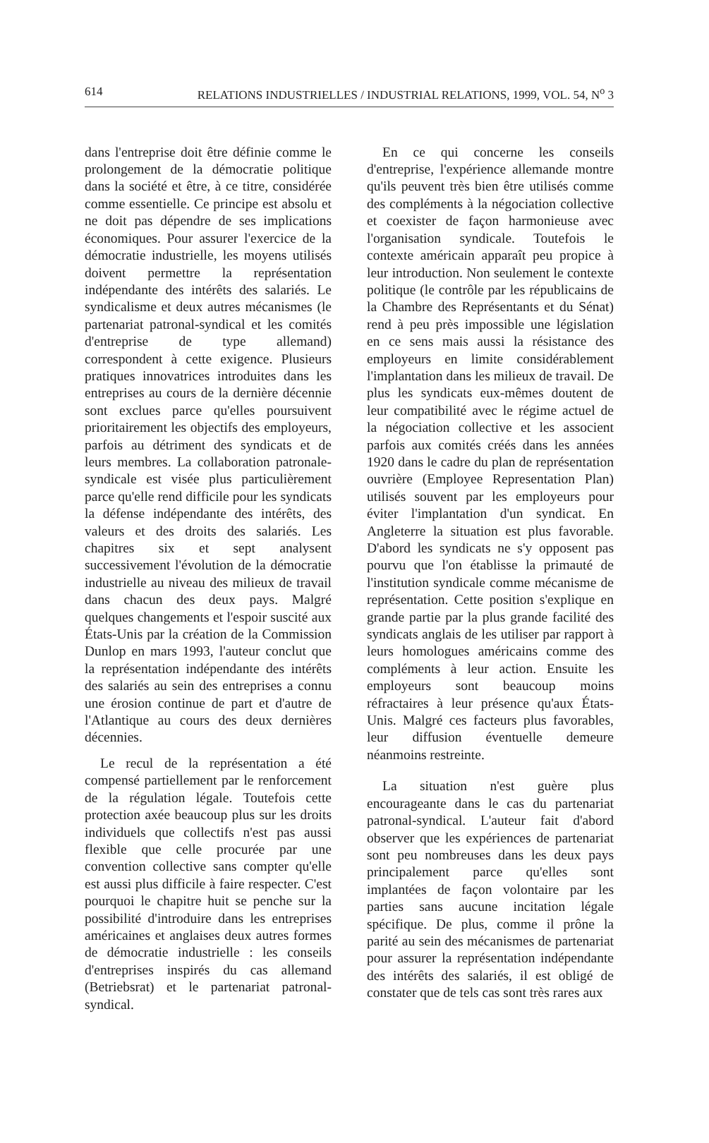614 RELATIONS INDUSTRIELLES / INDUSTRIAL RELATIONS, 1999, VOL. 54, N<sup>o</sup> 3
dans l'entreprise doit être définie comme le prolongement de la démocratie politique dans la société et être, à ce titre, considérée comme essentielle. Ce principe est absolu et ne doit pas dépendre de ses implications économiques. Pour assurer l'exercice de la démocratie industrielle, les moyens utilisés doivent permettre la représentation indépendante des intérêts des salariés. Le syndicalisme et deux autres mécanismes (le partenariat patronal-syndical et les comités d'entreprise de type allemand) correspondent à cette exigence. Plusieurs pratiques innovatrices introduites dans les entreprises au cours de la dernière décennie sont exclues parce qu'elles poursuivent prioritairement les objectifs des employeurs, parfois au détriment des syndicats et de leurs membres. La collaboration patronale-syndicale est visée plus particulièrement parce qu'elle rend difficile pour les syndicats la défense indépendante des intérêts, des valeurs et des droits des salariés. Les chapitres six et sept analysent successivement l'évolution de la démocratie industrielle au niveau des milieux de travail dans chacun des deux pays. Malgré quelques changements et l'espoir suscité aux États-Unis par la création de la Commission Dunlop en mars 1993, l'auteur conclut que la représentation indépendante des intérêts des salariés au sein des entreprises a connu une érosion continue de part et d'autre de l'Atlantique au cours des deux dernières décennies.
Le recul de la représentation a été compensé partiellement par le renforcement de la régulation légale. Toutefois cette protection axée beaucoup plus sur les droits individuels que collectifs n'est pas aussi flexible que celle procurée par une convention collective sans compter qu'elle est aussi plus difficile à faire respecter. C'est pourquoi le chapitre huit se penche sur la possibilité d'introduire dans les entreprises américaines et anglaises deux autres formes de démocratie industrielle : les conseils d'entreprises inspirés du cas allemand (Betriebsrat) et le partenariat patronal-syndical.
En ce qui concerne les conseils d'entreprise, l'expérience allemande montre qu'ils peuvent très bien être utilisés comme des compléments à la négociation collective et coexister de façon harmonieuse avec l'organisation syndicale. Toutefois le contexte américain apparaît peu propice à leur introduction. Non seulement le contexte politique (le contrôle par les républicains de la Chambre des Représentants et du Sénat) rend à peu près impossible une législation en ce sens mais aussi la résistance des employeurs en limite considérablement l'implantation dans les milieux de travail. De plus les syndicats eux-mêmes doutent de leur compatibilité avec le régime actuel de la négociation collective et les associent parfois aux comités créés dans les années 1920 dans le cadre du plan de représentation ouvrière (Employee Representation Plan) utilisés souvent par les employeurs pour éviter l'implantation d'un syndicat. En Angleterre la situation est plus favorable. D'abord les syndicats ne s'y opposent pas pourvu que l'on établisse la primauté de l'institution syndicale comme mécanisme de représentation. Cette position s'explique en grande partie par la plus grande facilité des syndicats anglais de les utiliser par rapport à leurs homologues américains comme des compléments à leur action. Ensuite les employeurs sont beaucoup moins réfractaires à leur présence qu'aux États-Unis. Malgré ces facteurs plus favorables, leur diffusion éventuelle demeure néanmoins restreinte.
La situation n'est guère plus encourageante dans le cas du partenariat patronal-syndical. L'auteur fait d'abord observer que les expériences de partenariat sont peu nombreuses dans les deux pays principalement parce qu'elles sont implantées de façon volontaire par les parties sans aucune incitation légale spécifique. De plus, comme il prône la parité au sein des mécanismes de partenariat pour assurer la représentation indépendante des intérêts des salariés, il est obligé de constater que de tels cas sont très rares aux